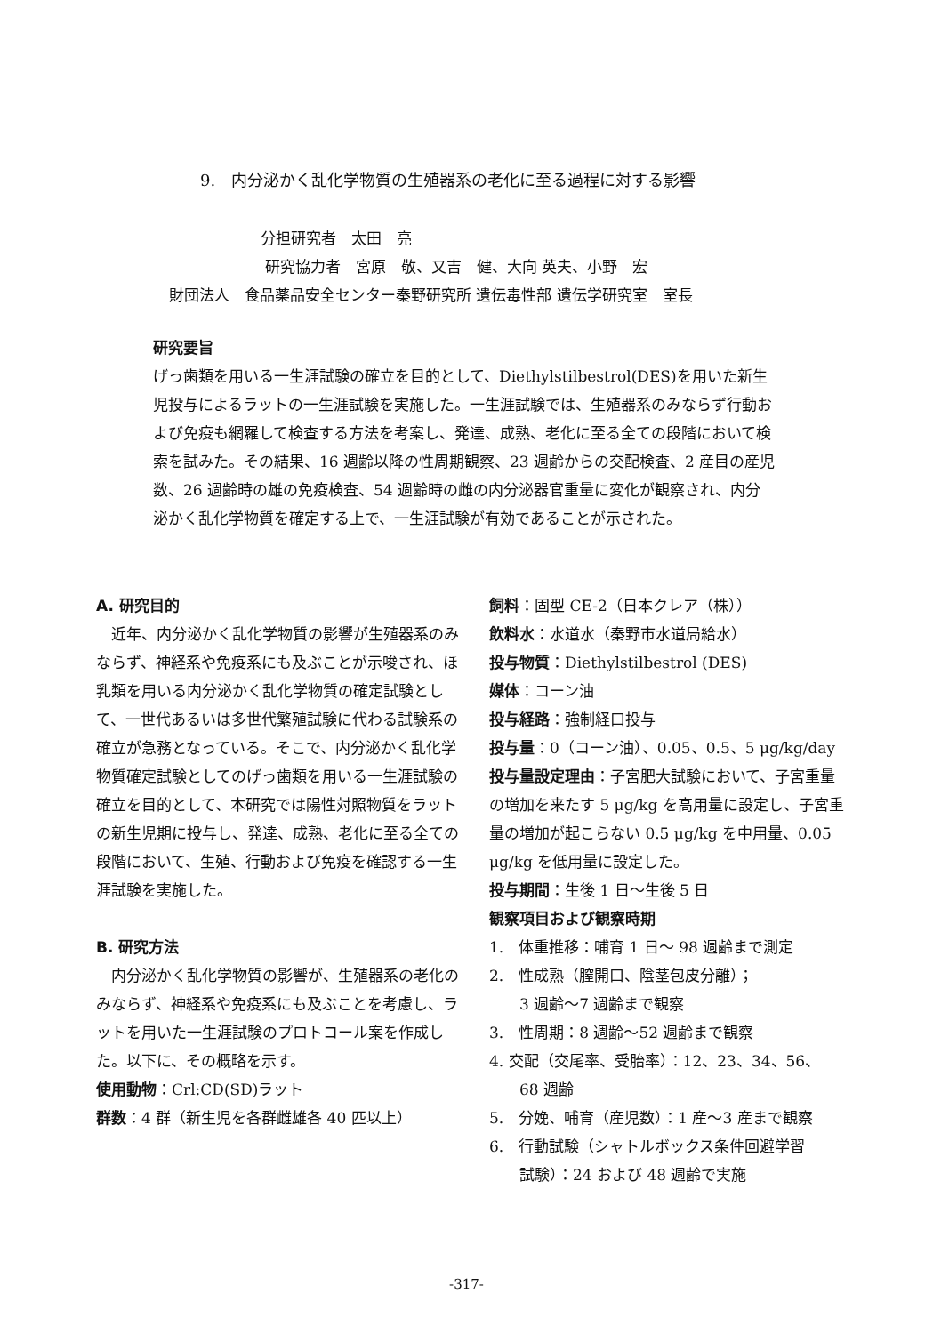9.　内分泌かく乱化学物質の生殖器系の老化に至る過程に対する影響
分担研究者　太田　亮
研究協力者　宮原　敬、又吉　健、大向 英夫、小野　宏
財団法人　食品薬品安全センター秦野研究所 遺伝毒性部 遺伝学研究室　室長
研究要旨
げっ歯類を用いる一生涯試験の確立を目的として、Diethylstilbestrol(DES)を用いた新生児投与によるラットの一生涯試験を実施した。一生涯試験では、生殖器系のみならず行動および免疫も網羅して検査する方法を考案し、発達、成熟、老化に至る全ての段階において検索を試みた。その結果、16 週齢以降の性周期観察、23 週齢からの交配検査、2 産目の産児数、26 週齢時の雄の免疫検査、54 週齢時の雌の内分泌器官重量に変化が観察され、内分泌かく乱化学物質を確定する上で、一生涯試験が有効であることが示された。
A. 研究目的
　近年、内分泌かく乱化学物質の影響が生殖器系のみならず、神経系や免疫系にも及ぶことが示唆され、ほ乳類を用いる内分泌かく乱化学物質の確定試験として、一世代あるいは多世代繁殖試験に代わる試験系の確立が急務となっている。そこで、内分泌かく乱化学物質確定試験としてのげっ歯類を用いる一生涯試験の確立を目的として、本研究では陽性対照物質をラットの新生児期に投与し、発達、成熟、老化に至る全ての段階において、生殖、行動および免疫を確認する一生涯試験を実施した。
B. 研究方法
　内分泌かく乱化学物質の影響が、生殖器系の老化のみならず、神経系や免疫系にも及ぶことを考慮し、ラットを用いた一生涯試験のプロトコール案を作成した。以下に、その概略を示す。
使用動物：Crl:CD(SD)ラット
群数：4 群（新生児を各群雌雄各 40 匹以上）
飼料：固型 CE-2（日本クレア（株））
飲料水：水道水（秦野市水道局給水）
投与物質：Diethylstilbestrol (DES)
媒体：コーン油
投与経路：強制経口投与
投与量：0（コーン油）、0.05、0.5、5 μg/kg/day
投与量設定理由：子宮肥大試験において、子宮重量の増加を来たす 5 μg/kg を高用量に設定し、子宮重量の増加が起こらない 0.5 μg/kg を中用量、0.05 μg/kg を低用量に設定した。
投与期間：生後 1 日～生後 5 日
観察項目および観察時期
1.　体重推移：哺育 1 日～ 98 週齢まで測定
2.　性成熟（膣開口、陰茎包皮分離）；
　　3 週齢～7 週齢まで観察
3.　性周期：8 週齢～52 週齢まで観察
4. 交配（交尾率、受胎率）：12、23、34、56、
　　68 週齢
5.　分娩、哺育（産児数）：1 産～3 産まで観察
6.　行動試験（シャトルボックス条件回避学習
　　試験）：24 および 48 週齢で実施
-317-